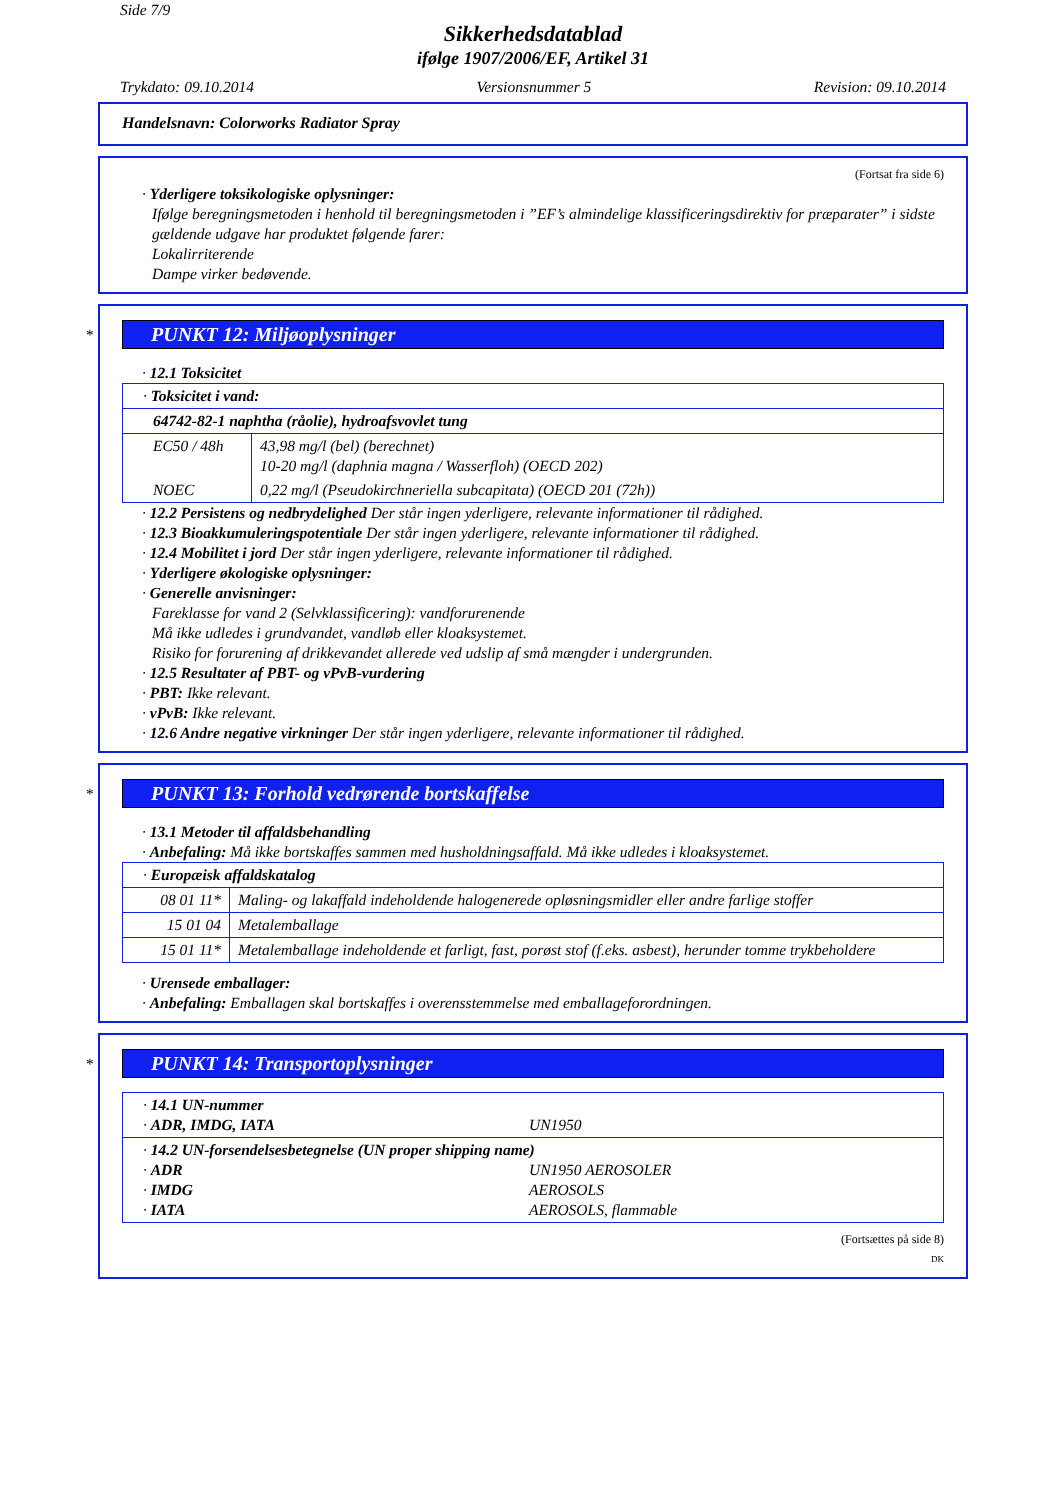Side 7/9
Sikkerhedsdatablad
ifølge 1907/2006/EF, Artikel 31
Trykdato: 09.10.2014 Versionsnummer 5 Revision: 09.10.2014
Handelsnavn: Colorworks Radiator Spray
(Fortsat fra side 6)
· Yderligere toksikologiske oplysninger:
Ifølge beregningsmetoden i henhold til beregningsmetoden i ”EF’s almindelige klassificeringsdirektiv for præparater” i sidste gældende udgave har produktet følgende farer:
Lokalirriterende
Dampe virker bedøvende.
*
PUNKT 12: Miljøoplysninger
· 12.1 Toksicitet
| · Toksicitet i vand: | |
| 64742-82-1 naphtha (råolie), hydroafsvovlet tung | |
| EC50 / 48h | 43,98 mg/l (bel) (berechnet) 10-20 mg/l (daphnia magna / Wasserfloh) (OECD 202) |
| NOEC | 0,22 mg/l (Pseudokirchneriella subcapitata) (OECD 201 (72h)) |
· 12.2 Persistens og nedbrydelighed Der står ingen yderligere, relevante informationer til rådighed.
· 12.3 Bioakkumuleringspotentiale Der står ingen yderligere, relevante informationer til rådighed.
· 12.4 Mobilitet i jord Der står ingen yderligere, relevante informationer til rådighed.
· Yderligere økologiske oplysninger:
· Generelle anvisninger:
Fareklasse for vand 2 (Selvklassificering): vandforurenende
Må ikke udledes i grundvandet, vandløb eller kloaksystemet.
Risiko for forurening af drikkevandet allerede ved udslip af små mængder i undergrunden.
· 12.5 Resultater af PBT- og vPvB-vurdering
· PBT: Ikke relevant.
· vPvB: Ikke relevant.
· 12.6 Andre negative virkninger Der står ingen yderligere, relevante informationer til rådighed.
*
PUNKT 13: Forhold vedrørende bortskaffelse
· 13.1 Metoder til affaldsbehandling
· Anbefaling: Må ikke bortskaffes sammen med husholdningsaffald. Må ikke udledes i kloaksystemet.
| · Europæisk affaldskatalog | |
| 08 01 11* | Maling- og lakaffald indeholdende halogenerede opløsningsmidler eller andre farlige stoffer |
| 15 01 04 | Metalemballage |
| 15 01 11* | Metalemballage indeholdende et farligt, fast, porøst stof (f.eks. asbest), herunder tomme trykbeholdere |
· Urensede emballager:
· Anbefaling: Emballagen skal bortskaffes i overensstemmelse med emballageforordningen.
*
PUNKT 14: Transportoplysninger
| · 14.1 UN-nummer · ADR, IMDG, IATA UN1950 |
| · 14.2 UN-forsendelsesbetegnelse (UN proper shipping name) · ADR UN1950 AEROSOLER · IMDG AEROSOLS · IATA AEROSOLS, flammable |
(Fortsættes på side 8)
DK